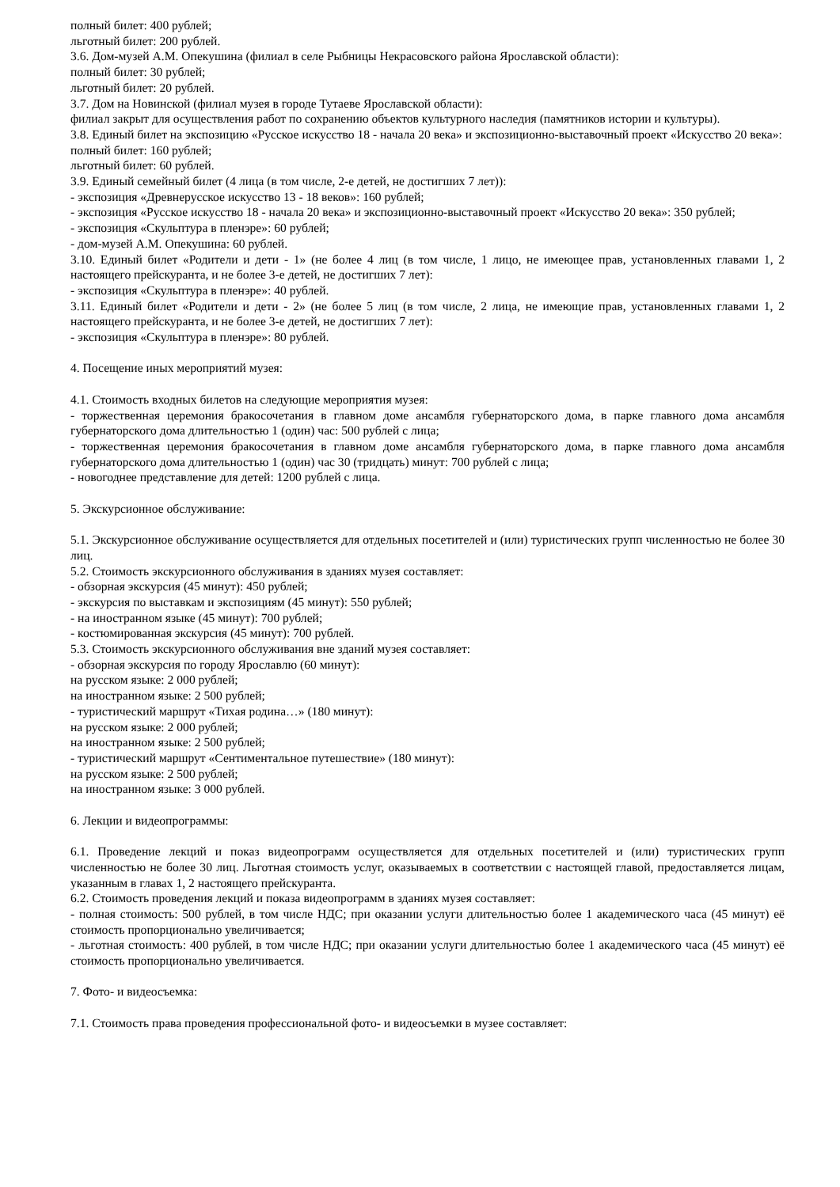полный билет: 400 рублей;
льготный билет: 200 рублей.
3.6. Дом-музей А.М. Опекушина (филиал в селе Рыбницы Некрасовского района Ярославской области):
полный билет: 30 рублей;
льготный билет: 20 рублей.
3.7. Дом на Новинской (филиал музея в городе Тутаеве Ярославской области):
филиал закрыт для осуществления работ по сохранению объектов культурного наследия (памятников истории и культуры).
3.8. Единый билет на экспозицию «Русское искусство 18 - начала 20 века» и экспозиционно-выставочный проект «Искусство 20 века»:
полный билет: 160 рублей;
льготный билет: 60 рублей.
3.9. Единый семейный билет (4 лица (в том числе, 2-е детей, не достигших 7 лет)):
- экспозиция «Древнерусское искусство 13 - 18 веков»: 160 рублей;
- экспозиция «Русское искусство 18 - начала 20 века» и экспозиционно-выставочный проект «Искусство 20 века»: 350 рублей;
- экспозиция «Скульптура в пленэре»: 60 рублей;
- дом-музей А.М. Опекушина: 60 рублей.
3.10. Единый билет «Родители и дети - 1» (не более 4 лиц (в том числе, 1 лицо, не имеющее прав, установленных главами 1, 2 настоящего прейскуранта, и не более 3-е детей, не достигших 7 лет):
- экспозиция «Скульптура в пленэре»: 40 рублей.
3.11. Единый билет «Родители и дети - 2» (не более 5 лиц (в том числе, 2 лица, не имеющие прав, установленных главами 1, 2 настоящего прейскуранта, и не более 3-е детей, не достигших 7 лет):
- экспозиция «Скульптура в пленэре»: 80 рублей.
4. Посещение иных мероприятий музея:
4.1. Стоимость входных билетов на следующие мероприятия музея:
- торжественная церемония бракосочетания в главном доме ансамбля губернаторского дома, в парке главного дома ансамбля губернаторского дома длительностью 1 (один) час: 500 рублей с лица;
- торжественная церемония бракосочетания в главном доме ансамбля губернаторского дома, в парке главного дома ансамбля губернаторского дома длительностью 1 (один) час 30 (тридцать) минут: 700 рублей с лица;
- новогоднее представление для детей: 1200 рублей с лица.
5. Экскурсионное обслуживание:
5.1. Экскурсионное обслуживание осуществляется для отдельных посетителей и (или) туристических групп численностью не более 30 лиц.
5.2. Стоимость экскурсионного обслуживания в зданиях музея составляет:
- обзорная экскурсия (45 минут): 450 рублей;
- экскурсия по выставкам и экспозициям (45 минут): 550 рублей;
- на иностранном языке (45 минут): 700 рублей;
- костюмированная экскурсия (45 минут): 700 рублей.
5.3. Стоимость экскурсионного обслуживания вне зданий музея составляет:
- обзорная экскурсия по городу Ярославлю (60 минут):
на русском языке: 2 000 рублей;
на иностранном языке: 2 500 рублей;
- туристический маршрут «Тихая родина…» (180 минут):
на русском языке: 2 000 рублей;
на иностранном языке: 2 500 рублей;
- туристический маршрут «Сентиментальное путешествие» (180 минут):
на русском языке: 2 500 рублей;
на иностранном языке: 3 000 рублей.
6. Лекции и видеопрограммы:
6.1. Проведение лекций и показ видеопрограмм осуществляется для отдельных посетителей и (или) туристических групп численностью не более 30 лиц. Льготная стоимость услуг, оказываемых в соответствии с настоящей главой, предоставляется лицам, указанным в главах 1, 2 настоящего прейскуранта.
6.2. Стоимость проведения лекций и показа видеопрограмм в зданиях музея составляет:
- полная стоимость: 500 рублей, в том числе НДС; при оказании услуги длительностью более 1 академического часа (45 минут) её стоимость пропорционально увеличивается;
- льготная стоимость: 400 рублей, в том числе НДС; при оказании услуги длительностью более 1 академического часа (45 минут) её стоимость пропорционально увеличивается.
7. Фото- и видеосъемка:
7.1. Стоимость права проведения профессиональной фото- и видеосъемки в музее составляет: